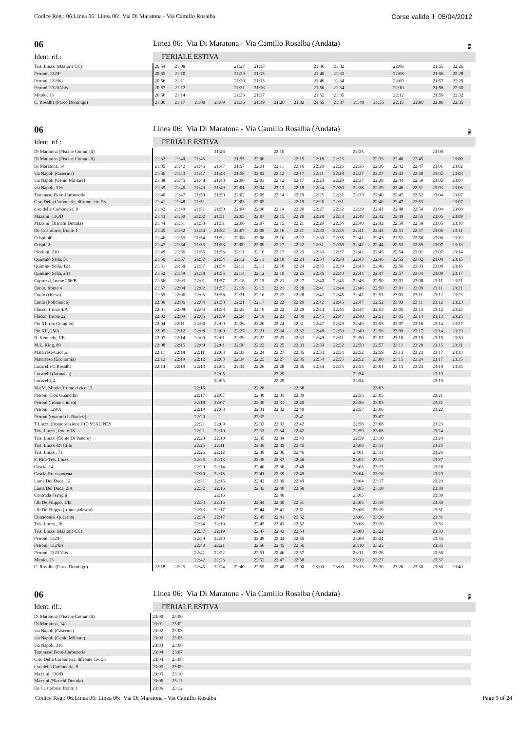Codice Reg.: 06;Linea 06: Linea 06: Via Di Maratona - Via Camillo Rosalba Corse valide il 05/04/2012
06
Linea 06: Via Di Maratona - Via Camillo Rosalba (Andata)
06
Ident. rif.: FERIALE ESTIVA
| Tris. Liuzzi (stazione CC) | 20:54 | 21:08 | | | 21:27 | 21:13 | | | 21:46 | 21:32 | | | 22:06 | | 21:55 | 22:26 |
| Petroni, 132/F | 20:55 | 21:10 | | | 21:29 | 21:15 | | | 21:48 | 21:33 | | | 22:08 | | 21:56 | 22:28 |
| Petroni, 132/bis | 20:56 | 21:11 | | | 21:30 | 21:15 | | | 21:49 | 21:34 | | | 22:09 | | 21:57 | 22:29 |
| Petroni, 132/C/bis | 20:57 | 21:12 | | | 21:31 | 21:16 | | | 21:50 | 21:34 | | | 22:10 | | 21:58 | 22:30 |
| Mitolo, 13 | 20:58 | 21:14 | | | 21:33 | 21:17 | | | 21:52 | 21:35 | | | 22:12 | | 21:59 | 22:32 |
| C. Rosalba (Parco Domingo) | 21:00 | 21:17 | 21:00 | 21:09 | 21:36 | 21:19 | 21:20 | 21:32 | 21:55 | 21:37 | 21:40 | 21:55 | 22:15 | 22:00 | 22:00 | 22:35 |
06
Linea 06: Via Di Maratona - Via Camillo Rosalba (Andata)
06
Ident. rif.: FERIALE ESTIVA
| Di Maratona (Piscine Comunali) | | | | 21:46 | | | 22:10 | | | | 22:35 | | | | 23:00 | |
| Di Maratona (Piscine Comunali) | 21:32 | 21:40 | 21:45 | | 21:55 | 22:00 | | 22:15 | 22:18 | 22:25 | | 22:35 | 22:40 | 22:45 | | 23:00 |
| Di Maratona, 14 | 21:35 | 21:42 | 21:46 | 21:47 | 21:57 | 22:01 | 22:11 | 22:16 | 22:20 | 22:26 | 22:36 | 22:36 | 22:42 | 22:47 | 23:01 | 23:02 |
| via Napoli (Caserma) | 21:36 | 21:43 | 21:47 | 21:48 | 21:58 | 22:02 | 22:12 | 22:17 | 22:21 | 22:28 | 22:37 | 22:37 | 22:43 | 22:48 | 23:02 | 23:03 |
| via Napoli (Genio Militare) | 21:38 | 21:45 | 21:48 | 21:48 | 22:00 | 22:03 | 22:12 | 22:17 | 22:23 | 22:29 | 22:37 | 22:38 | 22:44 | 22:50 | 23:02 | 23:04 |
| via Napoli, 316 | 21:39 | 21:46 | 21:49 | 21:49 | 22:01 | 22:04 | 22:13 | 22:18 | 22:24 | 22:30 | 22:38 | 22:39 | 22:46 | 22:51 | 23:03 | 23:06 |
| Tommaso Fiore-Carboneria | 21:40 | 21:47 | 21:50 | 21:50 | 22:02 | 22:05 | 22:14 | 22:19 | 22:25 | 22:31 | 22:39 | 22:40 | 22:47 | 22:52 | 23:04 | 23:07 |
| C.so Della Carboneria, difronte civ. 53 | 21:41 | 21:48 | 21:51 | | 22:03 | 22:05 | | 22:19 | 22:26 | 22:31 | | 22:40 | 22:47 | 22:53 | | 23:07 |
| c.so della Carboneria, 8 | 21:42 | 21:49 | 21:51 | 21:50 | 22:04 | 22:06 | 22:14 | 22:20 | 22:27 | 22:32 | 22:39 | 22:41 | 22:48 | 22:54 | 23:04 | 23:08 |
| Mazzini, 136/D | 21:43 | 21:50 | 21:52 | 21:51 | 22:05 | 22:07 | 22:15 | 22:20 | 22:28 | 22:33 | 22:40 | 22:42 | 22:49 | 22:55 | 23:05 | 23:09 |
| Mazzini (Bianchi Dottula) | 21:44 | 21:51 | 21:53 | 21:51 | 22:06 | 22:07 | 22:15 | 22:21 | 22:29 | 22:34 | 22:40 | 22:42 | 22:50 | 22:56 | 23:05 | 23:10 |
| De Cristoforis, fronte 1 | 21:45 | 21:52 | 21:54 | 21:52 | 22:07 | 22:08 | 22:16 | 22:21 | 22:30 | 22:35 | 22:41 | 22:43 | 22:51 | 22:57 | 23:06 | 23:11 |
| Crispi, 40 | 21:46 | 21:53 | 21:54 | 21:52 | 22:08 | 22:08 | 22:16 | 22:22 | 22:30 | 22:35 | 22:41 | 22:43 | 22:52 | 22:58 | 23:06 | 23:12 |
| Crispi, 2 | 21:47 | 21:54 | 21:55 | 21:53 | 22:09 | 22:09 | 22:17 | 22:22 | 22:31 | 22:36 | 22:42 | 22:44 | 22:53 | 22:59 | 23:07 | 23:13 |
| Piccinni, 210 | 21:49 | 21:56 | 21:56 | 21:53 | 22:11 | 22:10 | 22:17 | 22:23 | 22:33 | 22:37 | 22:42 | 22:45 | 22:54 | 23:01 | 23:07 | 23:14 |
| Quintino Sella, 51 | 21:50 | 21:57 | 21:57 | 21:54 | 22:12 | 22:11 | 22:18 | 22:24 | 22:34 | 22:38 | 22:43 | 22:46 | 22:55 | 23:02 | 23:08 | 23:15 |
| Quintino Sella, 121 | 21:51 | 21:58 | 21:57 | 21:54 | 22:13 | 22:11 | 22:18 | 22:24 | 22:35 | 22:39 | 22:43 | 22:46 | 22:56 | 23:03 | 23:08 | 23:16 |
| Quintino Sella, 231 | 21:52 | 21:59 | 21:58 | 21:55 | 22:14 | 22:12 | 22:19 | 22:25 | 22:36 | 22:40 | 22:44 | 22:47 | 22:57 | 23:04 | 23:09 | 23:17 |
| Capruzzi, fronte 266/B | 21:56 | 22:03 | 22:01 | 21:57 | 22:18 | 22:15 | 22:21 | 22:27 | 22:40 | 22:43 | 22:46 | 22:50 | 23:01 | 23:08 | 23:11 | 23:21 |
| Ennio, fronte 4 | 21:57 | 22:04 | 22:02 | 21:57 | 22:19 | 22:15 | 22:21 | 22:28 | 22:41 | 22:44 | 22:46 | 22:50 | 23:01 | 23:09 | 23:11 | 23:21 |
| Ennio (chiesa) | 21:59 | 22:06 | 22:03 | 21:58 | 22:21 | 22:16 | 22:22 | 22:28 | 22:42 | 22:45 | 22:47 | 22:51 | 23:03 | 23:11 | 23:12 | 23:23 |
| Ennio (Policlinico) | 22:00 | 22:06 | 22:04 | 21:58 | 22:21 | 22:17 | 22:22 | 22:29 | 22:42 | 22:45 | 22:47 | 22:52 | 23:03 | 23:11 | 23:12 | 23:23 |
| Flacco, fronte 4/A | 22:01 | 22:08 | 22:04 | 21:58 | 22:23 | 22:18 | 22:22 | 22:29 | 22:44 | 22:46 | 22:47 | 22:53 | 23:05 | 23:13 | 23:12 | 23:25 |
| Flacco, fronte 22 | 22:02 | 22:09 | 22:05 | 21:59 | 22:24 | 22:18 | 22:23 | 22:30 | 22:45 | 22:47 | 22:48 | 22:53 | 23:05 | 23:14 | 23:13 | 23:25 |
| Pio XII (ex Cotugno) | 22:04 | 22:11 | 22:06 | 22:00 | 22:26 | 22:20 | 22:24 | 22:31 | 22:47 | 22:49 | 22:49 | 22:55 | 23:07 | 23:16 | 23:14 | 23:27 |
| Pio XII, 25/A | 22:05 | 22:12 | 22:08 | 22:00 | 22:27 | 22:21 | 22:24 | 22:32 | 22:48 | 22:50 | 22:49 | 22:56 | 23:09 | 23:17 | 23:14 | 23:29 |
| R. Kennedy, 1/E | 22:07 | 22:14 | 22:09 | 22:01 | 22:29 | 22:22 | 22:25 | 22:33 | 22:49 | 22:51 | 22:50 | 22:57 | 23:10 | 23:19 | 23:15 | 23:30 |
| M.L. King, 89 | 22:08 | 22:15 | 22:09 | 22:01 | 22:30 | 22:22 | 22:25 | 22:33 | 22:50 | 22:52 | 22:50 | 22:57 | 23:11 | 23:20 | 23:15 | 23:31 |
| Matarrese-Caccuri | 22:11 | 22:18 | 22:11 | 22:03 | 22:33 | 22:24 | 22:27 | 22:35 | 22:53 | 22:54 | 22:52 | 22:59 | 23:13 | 23:23 | 23:17 | 23:33 |
| Matarrese (Economia) | 22:12 | 22:19 | 22:12 | 22:03 | 22:34 | 22:25 | 22:27 | 22:35 | 22:54 | 22:55 | 22:52 | 23:00 | 23:15 | 23:24 | 23:17 | 23:35 |
| Lucarelli-C.Rosalba | 22:14 | 22:19 | 22:13 | 22:04 | 22:34 | 22:26 | 22:28 | 22:36 | 22:54 | 22:55 | 22:53 | 23:01 | 23:15 | 23:24 | 23:18 | 23:35 |
| Lucarelli (farmacia) | | | | 22:05 | | | 22:29 | | | | 22:54 | | | | 23:19 | |
| Lucarelli, 4 | | | | 22:05 | | | 22:29 | | | | 22:54 | | | | 23:19 | |
| Via M. Mitolo, fronte civico 13 | | | 22:16 | | | 22:28 | | 22:38 | | | | 23:03 | | | | |
| Petroni (Don Guanella) | | | 22:17 | 22:07 | | 22:30 | 22:31 | 22:39 | | | 22:56 | 23:05 | | | 23:21 | |
| Petroni (fronte clinica) | | | 22:18 | 22:07 | | 22:30 | 22:31 | 22:40 | | | 22:56 | 23:05 | | | 23:21 | |
| Petroni, 129/A | | | 22:19 | 22:08 | | 22:31 | 22:32 | 22:40 | | | 22:57 | 23:06 | | | 23:22 | |
| Petroni (rotatoria L.Ranieri) | | | 22:20 | | | 22:32 | | 22:41 | | | | 23:07 | | | | |
| T.Liuzzi (fronte stazione CC) SEALINES | | | 22:21 | 22:09 | | 22:33 | 22:33 | 22:42 | | | 22:58 | 23:08 | | | 23:23 | |
| Tris. Liuzzi, fronte 18 | | | 22:21 | 22:10 | | 22:33 | 22:34 | 22:42 | | | 22:59 | 23:08 | | | 23:24 | |
| Tris. Liuzzi (fronte Di Venere) | | | 22:23 | 22:10 | | 22:35 | 22:34 | 22:43 | | | 22:59 | 23:10 | | | 23:24 | |
| Tris. Liuzzi-Di Cillo | | | 22:25 | 22:11 | | 22:36 | 22:35 | 22:45 | | | 23:00 | 23:11 | | | 23:25 | |
| Tris. Liuzzi, 71 | | | 22:26 | 22:12 | | 22:38 | 22:36 | 22:46 | | | 23:01 | 23:13 | | | 23:26 | |
| S. Rita-Tris. Liuzzi | | | 22:26 | 22:13 | | 22:38 | 22:37 | 22:46 | | | 23:02 | 23:13 | | | 23:27 | |
| Cascia, 14 | | | 22:29 | 22:14 | | 22:40 | 22:38 | 22:48 | | | 23:03 | 23:15 | | | 23:28 | |
| Cascia-Roccaporena | | | 22:30 | 22:15 | | 22:41 | 22:39 | 22:49 | | | 23:04 | 23:16 | | | 23:29 | |
| Lama Del Duca, 12 | | | 22:31 | 22:15 | | 22:42 | 22:39 | 22:49 | | | 23:04 | 23:17 | | | 23:29 | |
| Lama Del Duca, 2/A | | | 22:32 | 22:16 | | 22:43 | 22:40 | 22:50 | | | 23:05 | 23:18 | | | 23:30 | |
| Contrada Ferrigni | | | | 22:16 | | | 22:40 | | | | 23:05 | | | | 23:30 | |
| f.lli De Filippo, 1/B | | | 22:33 | 22:16 | | 22:44 | 22:40 | 22:51 | | | 23:05 | 23:19 | | | 23:30 | |
| f.lli De Filippo (fronte palestra) | | | 22:33 | 22:17 | | 22:44 | 22:41 | 22:51 | | | 23:06 | 23:19 | | | 23:31 | |
| Donadonisi-Quaranta | | | 22:34 | 22:17 | | 22:45 | 22:41 | 22:52 | | | 23:06 | 23:20 | | | 23:31 | |
| Tris. Liuzzi, 18 | | | 22:34 | 22:19 | | 22:45 | 22:43 | 22:52 | | | 23:08 | 23:20 | | | 23:33 | |
| Tris. Liuzzi (stazione CC) | | | 22:37 | 22:19 | | 22:47 | 22:43 | 22:54 | | | 23:08 | 23:22 | | | 23:33 | |
| Petroni, 132/F | | | 22:39 | 22:20 | | 22:49 | 22:44 | 22:55 | | | 23:09 | 23:24 | | | 23:34 | |
| Petroni, 132/bis | | | 22:40 | 22:21 | | 22:50 | 22:45 | 22:56 | | | 23:10 | 23:25 | | | 23:35 | |
| Petroni, 132/C/bis | | | 22:41 | 22:22 | | 22:51 | 22:46 | 22:57 | | | 23:11 | 23:26 | | | 23:36 | |
| Mitolo, 13 | | | 22:42 | 22:23 | | 22:52 | 22:47 | 22:58 | | | 23:12 | 23:27 | | | 23:37 | |
| C. Rosalba (Parco Domingo) | 22:18 | 22:25 | 22:45 | 22:24 | 22:40 | 22:55 | 22:48 | 23:00 | 23:00 | 23:00 | 23:13 | 23:30 | 23:20 | 23:30 | 23:38 | 23:40 |
06
Linea 06: Via Di Maratona - Via Camillo Rosalba (Andata)
06
Ident. rif.: FERIALE ESTIVA
| Di Maratona (Piscine Comunali) | 23:00 | 23:00 | |
| Di Maratona, 14 | 23:01 | 23:02 | |
| via Napoli (Caserma) | 23:02 | 23:03 | |
| via Napoli (Genio Militare) | 23:02 | 23:05 | |
| via Napoli, 316 | 23:03 | 23:06 | |
| Tommaso Fiore-Carboneria | 23:04 | 23:07 | |
| C.so Della Carboneria, difronte civ. 53 | 23:04 | 23:08 | |
| c.so della Carboneria, 8 | 23:05 | 23:09 | |
| Mazzini, 136/D | 23:05 | 23:10 | |
| Mazzini (Bianchi Dottula) | 23:06 | 23:11 | |
| De Cristoforis, fronte 1 | 23:06 | 23:12 | |
Codice Reg.: 06;Linea 06: Linea 06: Via Di Maratona - Via Camillo Rosalba Page 9 of 24